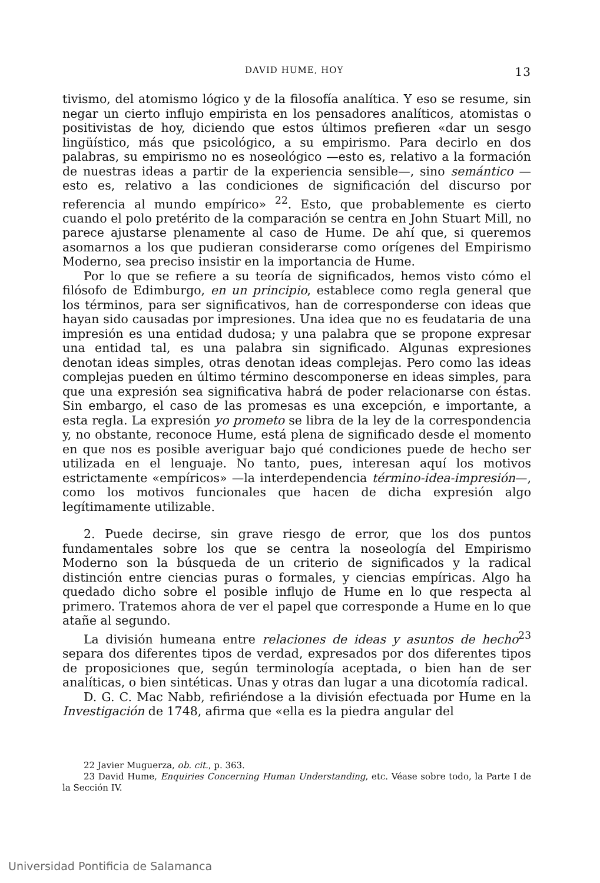DAVID HUME, HOY 13
tivismo, del atomismo lógico y de la filosofía analítica. Y eso se resume, sin negar un cierto influjo empirista en los pensadores analíticos, atomistas o positivistas de hoy, diciendo que estos últimos prefieren «dar un sesgo lingüístico, más que psicológico, a su empirismo. Para decirlo en dos palabras, su empirismo no es noseológico —esto es, relativo a la formación de nuestras ideas a partir de la experiencia sensible—, sino semántico —esto es, relativo a las condiciones de significación del discurso por referencia al mundo empírico» <sup>22</sup>. Esto, que probablemente es cierto cuando el polo pretérito de la comparación se centra en John Stuart Mill, no parece ajustarse plenamente al caso de Hume. De ahí que, si queremos asomarnos a los que pudieran considerarse como orígenes del Empirismo Moderno, sea preciso insistir en la importancia de Hume.
Por lo que se refiere a su teoría de significados, hemos visto cómo el filósofo de Edimburgo, en un principio, establece como regla general que los términos, para ser significativos, han de corresponderse con ideas que hayan sido causadas por impresiones. Una idea que no es feudataria de una impresión es una entidad dudosa; y una palabra que se propone expresar una entidad tal, es una palabra sin significado. Algunas expresiones denotan ideas simples, otras denotan ideas complejas. Pero como las ideas complejas pueden en último término descomponerse en ideas simples, para que una expresión sea significativa habrá de poder relacionarse con éstas. Sin embargo, el caso de las promesas es una excepción, e importante, a esta regla. La expresión yo prometo se libra de la ley de la correspondencia y, no obstante, reconoce Hume, está plena de significado desde el momento en que nos es posible averiguar bajo qué condiciones puede de hecho ser utilizada en el lenguaje. No tanto, pues, interesan aquí los motivos estrictamente «empíricos» —la interdependencia término-idea-impresión—, como los motivos funcionales que hacen de dicha expresión algo legítimamente utilizable.
2. Puede decirse, sin grave riesgo de error, que los dos puntos fundamentales sobre los que se centra la noseología del Empirismo Moderno son la búsqueda de un criterio de significados y la radical distinción entre ciencias puras o formales, y ciencias empíricas. Algo ha quedado dicho sobre el posible influjo de Hume en lo que respecta al primero. Tratemos ahora de ver el papel que corresponde a Hume en lo que atañe al segundo.
La división humeana entre relaciones de ideas y asuntos de hecho<sup>23</sup> separa dos diferentes tipos de verdad, expresados por dos diferentes tipos de proposiciones que, según terminología aceptada, o bien han de ser analíticas, o bien sintéticas. Unas y otras dan lugar a una dicotomía radical.
D. G. C. Mac Nabb, refiriéndose a la división efectuada por Hume en la Investigación de 1748, afirma que «ella es la piedra angular del
22 Javier Muguerza, ob. cit., p. 363.
23 David Hume, Enquiries Concerning Human Understanding, etc. Véase sobre todo, la Parte I de la Sección IV.
Universidad Pontificia de Salamanca